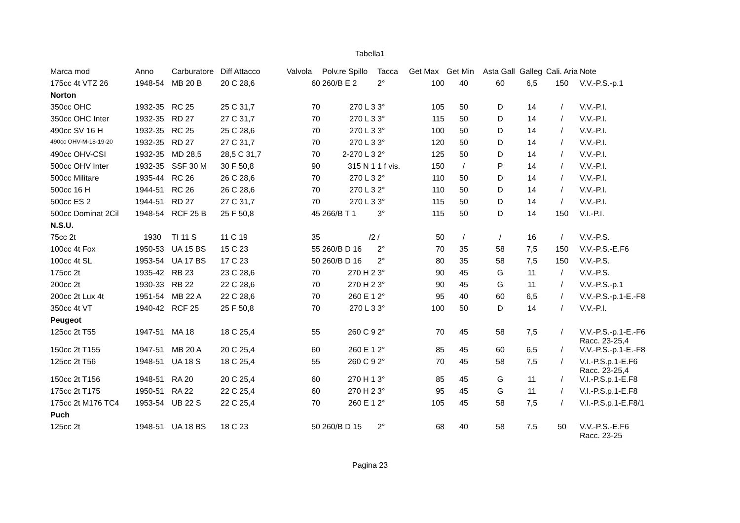Tabella1
| Marca mod | Anno | Carburatore | Diff Attacco | Valvola | Polv.re Spillo | Tacca | Get Max | Get Min | Asta Gall | Galleg | Cali. Aria | Note |
| --- | --- | --- | --- | --- | --- | --- | --- | --- | --- | --- | --- | --- |
| 175cc 4t VTZ 26 | 1948-54 | MB 20 B | 20 C 28,6 | 60 | 260/B E 2 | 2° | 100 | 40 | 60 | 6,5 | 150 | V.V.-P.S.-p.1 |
| Norton | | | | | | | | | | | | |
| 350cc OHC | 1932-35 | RC 25 | 25 C 31,7 | 70 | 270 L 3 | 3° | 105 | 50 | D | 14 | / | V.V.-P.I. |
| 350cc OHC Inter | 1932-35 | RD 27 | 27 C 31,7 | 70 | 270 L 3 | 3° | 115 | 50 | D | 14 | / | V.V.-P.I. |
| 490cc SV 16 H | 1932-35 | RC 25 | 25 C 28,6 | 70 | 270 L 3 | 3° | 100 | 50 | D | 14 | / | V.V.-P.I. |
| 490cc OHV-M-18-19-20 | 1932-35 | RD 27 | 27 C 31,7 | 70 | 270 L 3 | 3° | 120 | 50 | D | 14 | / | V.V.-P.I. |
| 490cc OHV-CSI | 1932-35 | MD 28,5 | 28,5 C 31,7 | 70 | 2-270 L 3 | 2° | 125 | 50 | D | 14 | / | V.V.-P.I. |
| 500cc OHV Inter | 1932-35 | SSF 30 M | 30 F 50,8 | 90 | 315 N 1 | 1 f vis. | 150 | / | P | 14 | / | V.V.-P.I. |
| 500cc Militare | 1935-44 | RC 26 | 26 C 28,6 | 70 | 270 L 3 | 2° | 110 | 50 | D | 14 | / | V.V.-P.I. |
| 500cc 16 H | 1944-51 | RC 26 | 26 C 28,6 | 70 | 270 L 3 | 2° | 110 | 50 | D | 14 | / | V.V.-P.I. |
| 500cc ES 2 | 1944-51 | RD 27 | 27 C 31,7 | 70 | 270 L 3 | 3° | 115 | 50 | D | 14 | / | V.V.-P.I. |
| 500cc Dominat 2Cil | 1948-54 | RCF 25 B | 25 F 50,8 | 45 | 266/B T 1 | 3° | 115 | 50 | D | 14 | 150 | V.I.-P.I. |
| N.S.U. | | | | | | | | | | | | |
| 75cc 2t | 1930 | TI 11 S | 11 C 19 | 35 | /2 | / | 50 | / | / | 16 | / | V.V.-P.S. |
| 100cc 4t Fox | 1950-53 | UA 15 BS | 15 C 23 | 55 | 260/B D 16 | 2° | 70 | 35 | 58 | 7,5 | 150 | V.V.-P.S.-E.F6 |
| 100cc 4t SL | 1953-54 | UA 17 BS | 17 C 23 | 50 | 260/B D 16 | 2° | 80 | 35 | 58 | 7,5 | 150 | V.V.-P.S. |
| 175cc 2t | 1935-42 | RB 23 | 23 C 28,6 | 70 | 270 H 2 | 3° | 90 | 45 | G | 11 | / | V.V.-P.S. |
| 200cc 2t | 1930-33 | RB 22 | 22 C 28,6 | 70 | 270 H 2 | 3° | 90 | 45 | G | 11 | / | V.V.-P.S.-p.1 |
| 200cc 2t Lux 4t | 1951-54 | MB 22 A | 22 C 28,6 | 70 | 260 E 1 | 2° | 95 | 40 | 60 | 6,5 | / | V.V.-P.S.-p.1-E.-F8 |
| 350cc 4t VT | 1940-42 | RCF 25 | 25 F 50,8 | 70 | 270 L 3 | 3° | 100 | 50 | D | 14 | / | V.V.-P.I. |
| Peugeot | | | | | | | | | | | | |
| 125cc 2t T55 | 1947-51 | MA 18 | 18 C 25,4 | 55 | 260 C 9 | 2° | 70 | 45 | 58 | 7,5 | / | V.V.-P.S.-p.1-E.-F6 Racc. 23-25,4 |
| 150cc 2t T155 | 1947-51 | MB 20 A | 20 C 25,4 | 60 | 260 E 1 | 2° | 85 | 45 | 60 | 6,5 | / | V.V.-P.S.-p.1-E.-F8 |
| 125cc 2t T56 | 1948-51 | UA 18 S | 18 C 25,4 | 55 | 260 C 9 | 2° | 70 | 45 | 58 | 7,5 | / | V.I.-P.S.p.1-E.F6 Racc. 23-25,4 |
| 150cc 2t T156 | 1948-51 | RA 20 | 20 C 25,4 | 60 | 270 H 1 | 3° | 85 | 45 | G | 11 | / | V.I.-P.S.p.1-E.F8 |
| 175cc 2t T175 | 1950-51 | RA 22 | 22 C 25,4 | 60 | 270 H 2 | 3° | 95 | 45 | G | 11 | / | V.I.-P.S.p.1-E.F8 |
| 175cc 2t M176 TC4 | 1953-54 | UB 22 S | 22 C 25,4 | 70 | 260 E 1 | 2° | 105 | 45 | 58 | 7,5 | / | V.I.-P.S.p.1-E.F8/1 |
| Puch | | | | | | | | | | | | |
| 125cc 2t | 1948-51 | UA 18 BS | 18 C 23 | 50 | 260/B D 15 | 2° | 68 | 40 | 58 | 7,5 | 50 | V.V.-P.S.-E.F6 Racc. 23-25 |
Pagina 23